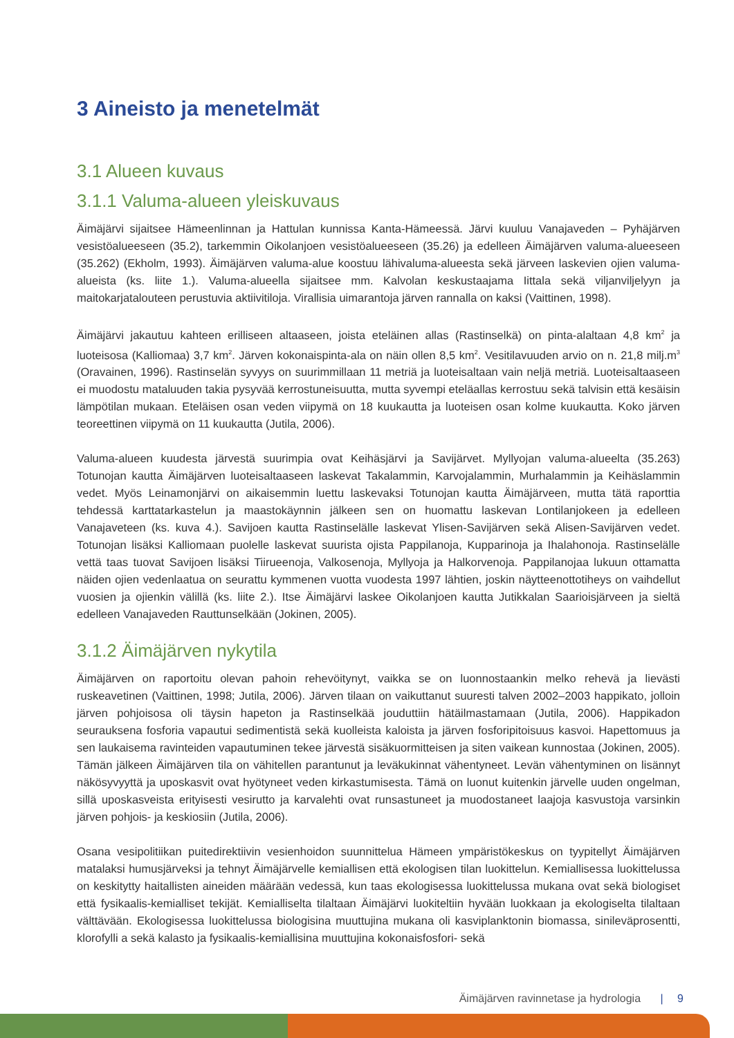3 Aineisto ja menetelmät
3.1 Alueen kuvaus
3.1.1 Valuma-alueen yleiskuvaus
Äimäjärvi sijaitsee Hämeenlinnan ja Hattulan kunnissa Kanta-Hämeessä. Järvi kuuluu Vanajaveden – Pyhäjärven vesistöalueeseen (35.2), tarkemmin Oikolanjoen vesistöalueeseen (35.26) ja edelleen Äimäjärven valuma-alueeseen (35.262) (Ekholm, 1993). Äimäjärven valuma-alue koostuu lähivaluma-alueesta sekä järveen laskevien ojien valuma-alueista (ks. liite 1.). Valuma-alueella sijaitsee mm. Kalvolan keskustaajama Iittala sekä viljanviljelyyn ja maitokarjatalouteen perustuvia aktiivitiloja. Virallisia uimarantoja järven rannalla on kaksi (Vaittinen, 1998).
Äimäjärvi jakautuu kahteen erilliseen altaaseen, joista eteläinen allas (Rastinselkä) on pinta-alaltaan 4,8 km<sup>2</sup> ja luoteisosa (Kalliomaa) 3,7 km<sup>2</sup>. Järven kokonaispinta-ala on näin ollen 8,5 km<sup>2</sup>. Vesitilavuuden arvio on n. 21,8 milj.m<sup>3</sup> (Oravainen, 1996). Rastinselän syvyys on suurimmillaan 11 metriä ja luoteisaltaan vain neljä metriä. Luoteisaltaaseen ei muodostu mataluuden takia pysyvää kerrostuneisuutta, mutta syvempi eteläallas kerrostuu sekä talvisin että kesäisin lämpötilan mukaan. Eteläisen osan veden viipymä on 18 kuukautta ja luoteisen osan kolme kuukautta. Koko järven teoreettinen viipymä on 11 kuukautta (Jutila, 2006).
Valuma-alueen kuudesta järvestä suurimpia ovat Keihäsjärvi ja Savijärvet. Myllyojan valuma-alueelta (35.263) Totunojan kautta Äimäjärven luoteisaltaaseen laskevat Takalammin, Karvojalammin, Murhalammin ja Keihäslammin vedet. Myös Leinamonjärvi on aikaisemmin luettu laskevaksi Totunojan kautta Äimäjärveen, mutta tätä raporttia tehdessä karttatarkastelun ja maastokäynnin jälkeen sen on huomattu laskevan Lontilanjokeen ja edelleen Vanajaveteen (ks. kuva 4.). Savijoen kautta Rastinselälle laskevat Ylisen-Savijärven sekä Alisen-Savijärven vedet. Totunojan lisäksi Kalliomaan puolelle laskevat suurista ojista Pappilanoja, Kupparinoja ja Ihalahonoja. Rastinselälle vettä taas tuovat Savijoen lisäksi Tiirueenoja, Valkosenoja, Myllyoja ja Halkorvenoja. Pappilanojaa lukuun ottamatta näiden ojien vedenlaatua on seurattu kymmenen vuotta vuodesta 1997 lähtien, joskin näytteenottotiheys on vaihdellut vuosien ja ojienkin välillä (ks. liite 2.). Itse Äimäjärvi laskee Oikolanjoen kautta Jutikkalan Saarioisjärveen ja sieltä edelleen Vanajaveden Rauttunselkään (Jokinen, 2005).
3.1.2 Äimäjärven nykytila
Äimäjärven on raportoitu olevan pahoin rehevöitynyt, vaikka se on luonnostaankin melko rehevä ja lievästi ruskeavetinen (Vaittinen, 1998; Jutila, 2006). Järven tilaan on vaikuttanut suuresti talven 2002–2003 happikato, jolloin järven pohjoisosa oli täysin hapeton ja Rastinselkää jouduttiin hätäilmastamaan (Jutila, 2006). Happikadon seurauksena fosforia vapautui sedimentistä sekä kuolleista kaloista ja järven fosforipitoisuus kasvoi. Hapettomuus ja sen laukaisema ravinteiden vapautuminen tekee järvestä sisäkuormitteisen ja siten vaikean kunnostaa (Jokinen, 2005). Tämän jälkeen Äimäjärven tila on vähitellen parantunut ja leväkukinnat vähentyneet. Levän vähentyminen on lisännyt näkösyvyyttä ja uposkasvit ovat hyötyneet veden kirkastumisesta. Tämä on luonut kuitenkin järvelle uuden ongelman, sillä uposkasveista erityisesti vesirutto ja karvalehti ovat runsastuneet ja muodostaneet laajoja kasvustoja varsinkin järven pohjois- ja keskiosiin (Jutila, 2006).
Osana vesipolitiikan puitedirektiivin vesienhoidon suunnittelua Hämeen ympäristökeskus on tyypitellyt Äimäjärven matalaksi humusjärveksi ja tehnyt Äimäjärvelle kemiallisen että ekologisen tilan luokittelun. Kemiallisessa luokittelussa on keskitytty haitallisten aineiden määrään vedessä, kun taas ekologisessa luokittelussa mukana ovat sekä biologiset että fysikaalis-kemialliset tekijät. Kemialliselta tilaltaan Äimäjärvi luokiteltiin hyvään luokkaan ja ekologiselta tilaltaan välttävään. Ekologisessa luokittelussa biologisina muuttujina mukana oli kasviplanktonin biomassa, sinileväprosentti, klorofylli a sekä kalasto ja fysikaalis-kemiallisina muuttujina kokonaisfosfori- sekä
Äimäjärven ravinnetase ja hydrologia | 9